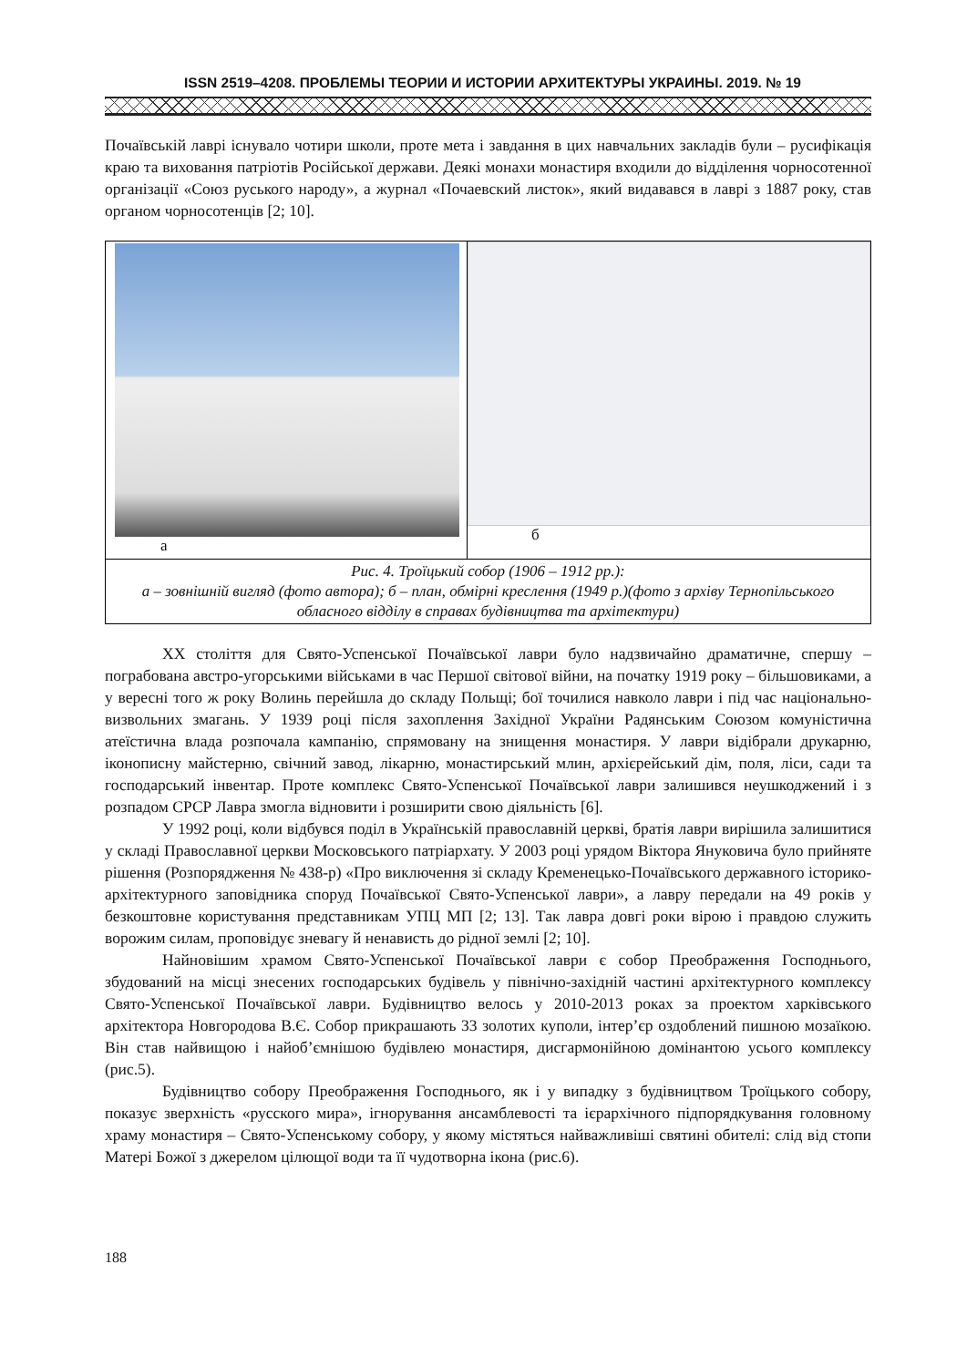ISSN 2519–4208. ПРОБЛЕМЫ ТЕОРИИ И ИСТОРИИ АРХИТЕКТУРЫ УКРАИНЫ. 2019. № 19
Почаївській лаврі існувало чотири школи, проте мета і завдання в цих навчальних закладів були – русифікація краю та виховання патріотів Російської держави. Деякі монахи монастиря входили до відділення чорносотенної організації «Союз руського народу», а журнал «Почаевский листок», який видавався в лаврі з 1887 року, став органом чорносотенців [2; 10].
а б
Рис. 4. Троїцький собор (1906 – 1912 рр.):
а – зовнішній вигляд (фото автора); б – план, обмірні креслення (1949 р.)(фото з архіву Тернопільського обласного відділу в справах будівництва та архітектури)
XX століття для Свято-Успенської Почаївської лаври було надзвичайно драматичне, спершу – пограбована австро-угорськими військами в час Першої світової війни, на початку 1919 року – більшовиками, а у вересні того ж року Волинь перейшла до складу Польщі; бої точилися навколо лаври і під час національно-визвольних змагань. У 1939 році після захоплення Західної України Радянським Союзом комуністична атеїстична влада розпочала кампанію, спрямовану на знищення монастиря. У лаври відібрали друкарню, іконописну майстерню, свічний завод, лікарню, монастирський млин, архієрейський дім, поля, ліси, сади та господарський інвентар. Проте комплекс Свято-Успенської Почаївської лаври залишився неушкоджений і з розпадом СРСР Лавра змогла відновити і розширити свою діяльність [6].
У 1992 році, коли відбувся поділ в Українській православній церкві, братія лаври вирішила залишитися у складі Православної церкви Московського патріархату. У 2003 році урядом Віктора Януковича було прийняте рішення (Розпорядження № 438-р) «Про виключення зі складу Кременецько-Почаївського державного історико-архітектурного заповідника споруд Почаївської Свято-Успенської лаври», а лавру передали на 49 років у безкоштовне користування представникам УПЦ МП [2; 13]. Так лавра довгі роки вірою і правдою служить ворожим силам, проповідує зневагу й ненависть до рідної землі [2; 10].
Найновішим храмом Свято-Успенської Почаївської лаври є собор Преображення Господнього, збудований на місці знесених господарських будівель у північно-західній частині архітектурного комплексу Свято-Успенської Почаївської лаври. Будівництво велось у 2010-2013 роках за проектом харківського архітектора Новгородова В.Є. Собор прикрашають 33 золотих куполи, інтер’єр оздоблений пишною мозаїкою. Він став найвищою і найоб’ємнішою будівлею монастиря, дисгармонійною домінантою усього комплексу (рис.5).
Будівництво собору Преображення Господнього, як і у випадку з будівництвом Троїцького собору, показує зверхність «русского мира», ігнорування ансамблевості та ієрархічного підпорядкування головному храму монастиря – Свято-Успенському собору, у якому містяться найважливіші святині обителі: слід від стопи Матері Божої з джерелом цілющої води та її чудотворна ікона (рис.6).
188